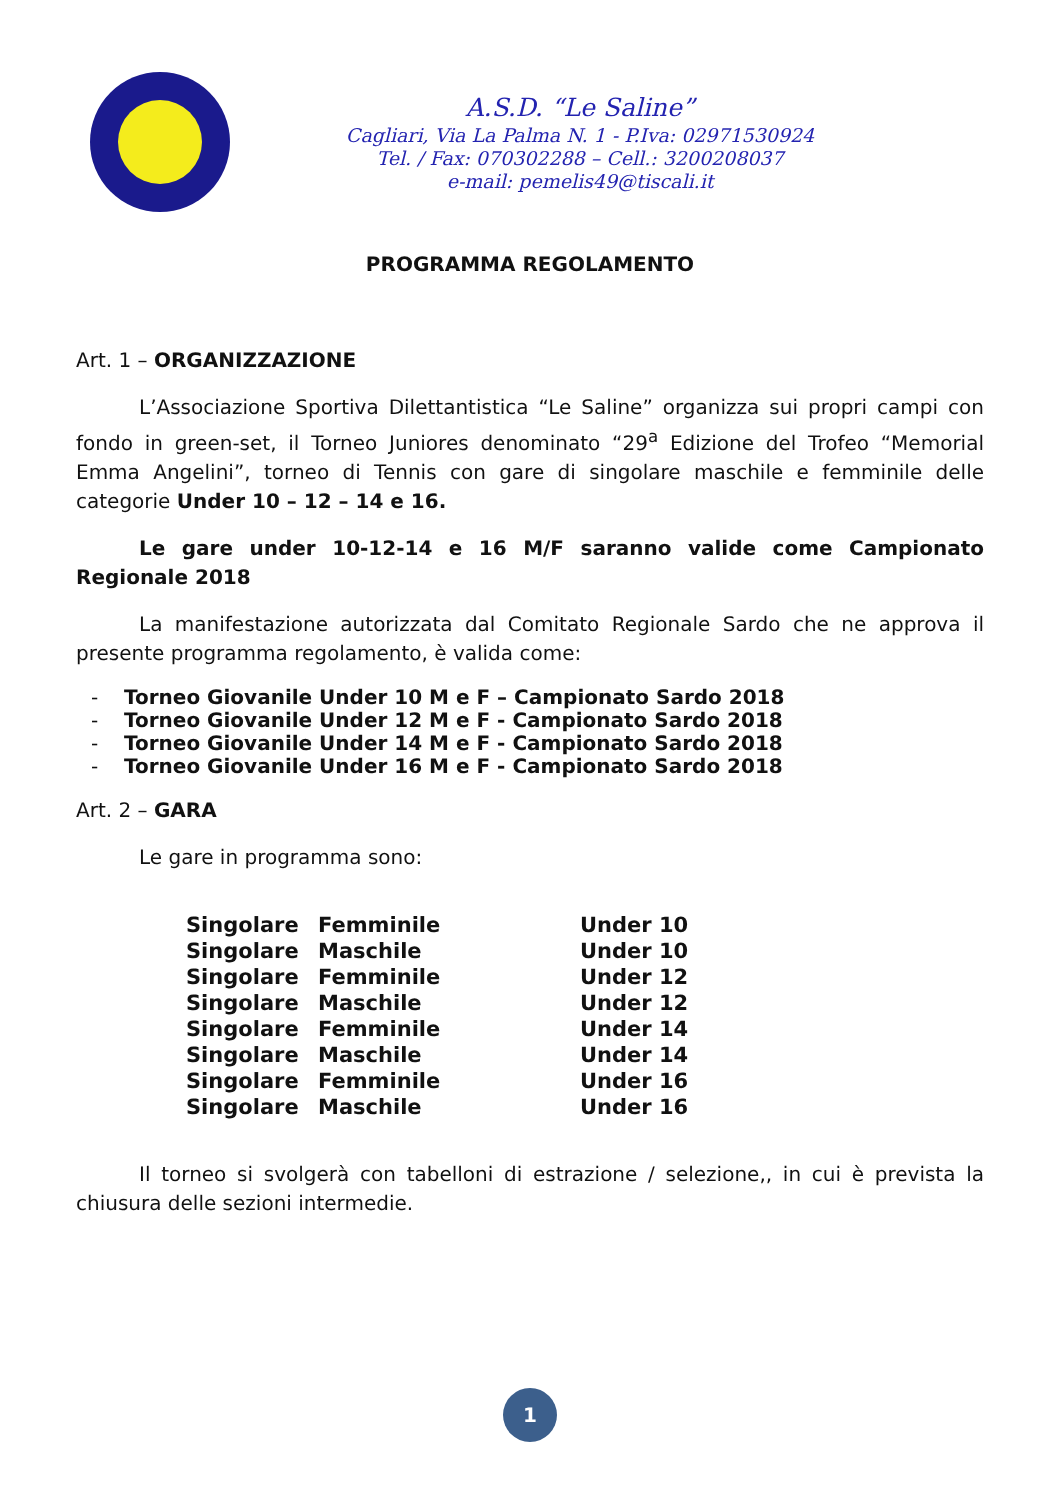A.S.D. “Le Saline”
Cagliari, Via La Palma N. 1 - P.Iva: 02971530924
Tel. / Fax: 070302288 – Cell.: 3200208037
e-mail: pemelis49@tiscali.it
PROGRAMMA REGOLAMENTO
Art. 1 – ORGANIZZAZIONE
L’Associazione Sportiva Dilettantistica “Le Saline” organizza sui propri campi con fondo in green-set, il Torneo Juniores denominato “29<sup>a</sup> Edizione del Trofeo “Memorial Emma Angelini”, torneo di Tennis con gare di singolare maschile e femminile delle categorie Under 10 – 12 – 14 e 16.
Le gare under 10-12-14 e 16 M/F saranno valide come Campionato Regionale 2018
La manifestazione autorizzata dal Comitato Regionale Sardo che ne approva il presente programma regolamento, è valida come:
- Torneo Giovanile Under 10 M e F – Campionato Sardo 2018
- Torneo Giovanile Under 12 M e F - Campionato Sardo 2018
- Torneo Giovanile Under 14 M e F - Campionato Sardo 2018
- Torneo Giovanile Under 16 M e F - Campionato Sardo 2018
Art. 2 – GARA
Le gare in programma sono:
| Singolare | Femminile | Under 10 |
| Singolare | Maschile | Under 10 |
| Singolare | Femminile | Under 12 |
| Singolare | Maschile | Under 12 |
| Singolare | Femminile | Under 14 |
| Singolare | Maschile | Under 14 |
| Singolare | Femminile | Under 16 |
| Singolare | Maschile | Under 16 |
Il torneo si svolgerà con tabelloni di estrazione / selezione,, in cui è prevista la chiusura delle sezioni intermedie.
1